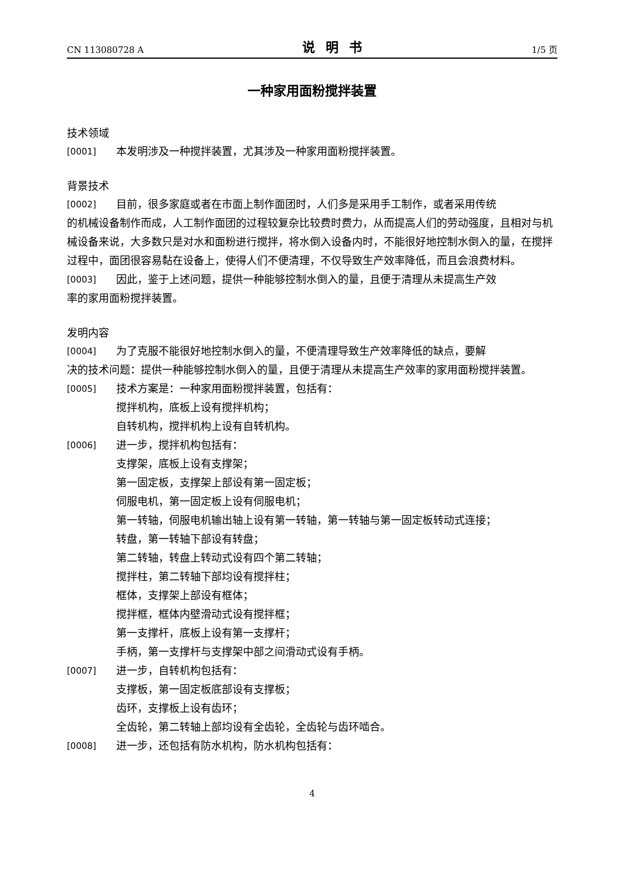CN 113080728 A 说明书 1/5 页
一种家用面粉搅拌装置
技术领域
[0001] 本发明涉及一种搅拌装置，尤其涉及一种家用面粉搅拌装置。
背景技术
[0002] 目前，很多家庭或者在市面上制作面团时，人们多是采用手工制作，或者采用传统
的机械设备制作而成，人工制作面团的过程较复杂比较费时费力，从而提高人们的劳动强度，且相对与机械设备来说，大多数只是对水和面粉进行搅拌，将水倒入设备内时，不能很好地控制水倒入的量，在搅拌过程中，面团很容易黏在设备上，使得人们不便清理，不仅导致生产效率降低，而且会浪费材料。
[0003] 因此，鉴于上述问题，提供一种能够控制水倒入的量，且便于清理从未提高生产效
率的家用面粉搅拌装置。
发明内容
[0004] 为了克服不能很好地控制水倒入的量，不便清理导致生产效率降低的缺点，要解
决的技术问题：提供一种能够控制水倒入的量，且便于清理从未提高生产效率的家用面粉搅拌装置。
[0005] 技术方案是：一种家用面粉搅拌装置，包括有：
搅拌机构，底板上设有搅拌机构；
自转机构，搅拌机构上设有自转机构。
[0006] 进一步，搅拌机构包括有：
支撑架，底板上设有支撑架；
第一固定板，支撑架上部设有第一固定板；
伺服电机，第一固定板上设有伺服电机；
第一转轴，伺服电机输出轴上设有第一转轴，第一转轴与第一固定板转动式连接；
转盘，第一转轴下部设有转盘；
第二转轴，转盘上转动式设有四个第二转轴；
搅拌柱，第二转轴下部均设有搅拌柱；
框体，支撑架上部设有框体；
搅拌框，框体内壁滑动式设有搅拌框；
第一支撑杆，底板上设有第一支撑杆；
手柄，第一支撑杆与支撑架中部之间滑动式设有手柄。
[0007] 进一步，自转机构包括有：
支撑板，第一固定板底部设有支撑板；
齿环，支撑板上设有齿环；
全齿轮，第二转轴上部均设有全齿轮，全齿轮与齿环啮合。
[0008] 进一步，还包括有防水机构，防水机构包括有：
4